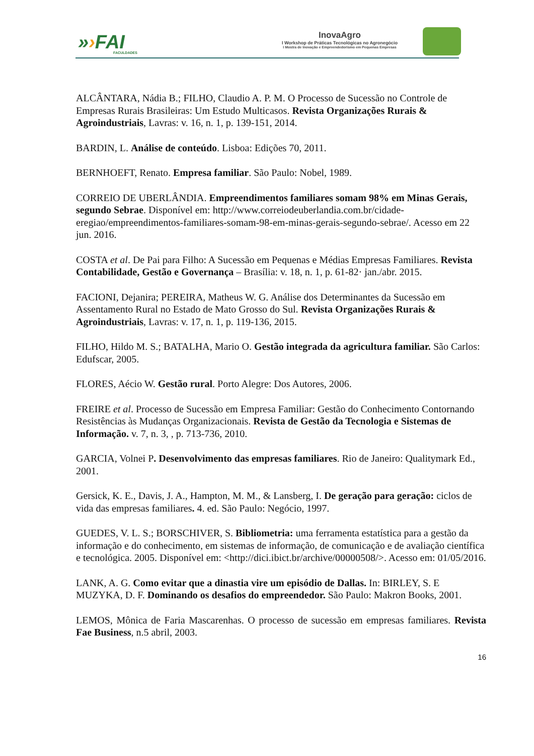»›FAI
FACULDADES
InovaAgro
I Workshop de Práticas Tecnológicas no Agronegócio
I Mostra de Inovação e Empreendedorismo em Pequenas Empresas
ALCÂNTARA, Nádia B.; FILHO, Claudio A. P. M. O Processo de Sucessão no Controle de Empresas Rurais Brasileiras: Um Estudo Multicasos. Revista Organizações Rurais & Agroindustriais, Lavras: v. 16, n. 1, p. 139-151, 2014.
BARDIN, L. Análise de conteúdo. Lisboa: Edições 70, 2011.
BERNHOEFT, Renato. Empresa familiar. São Paulo: Nobel, 1989.
CORREIO DE UBERLÂNDIA. Empreendimentos familiares somam 98% em Minas Gerais, segundo Sebrae. Disponível em: http://www.correiodeuberlandia.com.br/cidade-eregiao/empreendimentos-familiares-somam-98-em-minas-gerais-segundo-sebrae/. Acesso em 22 jun. 2016.
COSTA et al. De Pai para Filho: A Sucessão em Pequenas e Médias Empresas Familiares. Revista Contabilidade, Gestão e Governança – Brasília: v. 18, n. 1, p. 61-82· jan./abr. 2015.
FACIONI, Dejanira; PEREIRA, Matheus W. G. Análise dos Determinantes da Sucessão em Assentamento Rural no Estado de Mato Grosso do Sul. Revista Organizações Rurais & Agroindustriais, Lavras: v. 17, n. 1, p. 119-136, 2015.
FILHO, Hildo M. S.; BATALHA, Mario O. Gestão integrada da agricultura familiar. São Carlos: Edufscar, 2005.
FLORES, Aécio W. Gestão rural. Porto Alegre: Dos Autores, 2006.
FREIRE et al. Processo de Sucessão em Empresa Familiar: Gestão do Conhecimento Contornando Resistências às Mudanças Organizacionais. Revista de Gestão da Tecnologia e Sistemas de Informação. v. 7, n. 3, , p. 713-736, 2010.
GARCIA, Volnei P. Desenvolvimento das empresas familiares. Rio de Janeiro: Qualitymark Ed., 2001.
Gersick, K. E., Davis, J. A., Hampton, M. M., & Lansberg, I. De geração para geração: ciclos de vida das empresas familiares. 4. ed. São Paulo: Negócio, 1997.
GUEDES, V. L. S.; BORSCHIVER, S. Bibliometria: uma ferramenta estatística para a gestão da informação e do conhecimento, em sistemas de informação, de comunicação e de avaliação científica e tecnológica. 2005. Disponível em: <http://dici.ibict.br/archive/00000508/>. Acesso em: 01/05/2016.
LANK, A. G. Como evitar que a dinastia vire um episódio de Dallas. In: BIRLEY, S. E MUZYKA, D. F. Dominando os desafios do empreendedor. São Paulo: Makron Books, 2001.
LEMOS, Mônica de Faria Mascarenhas. O processo de sucessão em empresas familiares. Revista Fae Business, n.5 abril, 2003.
16